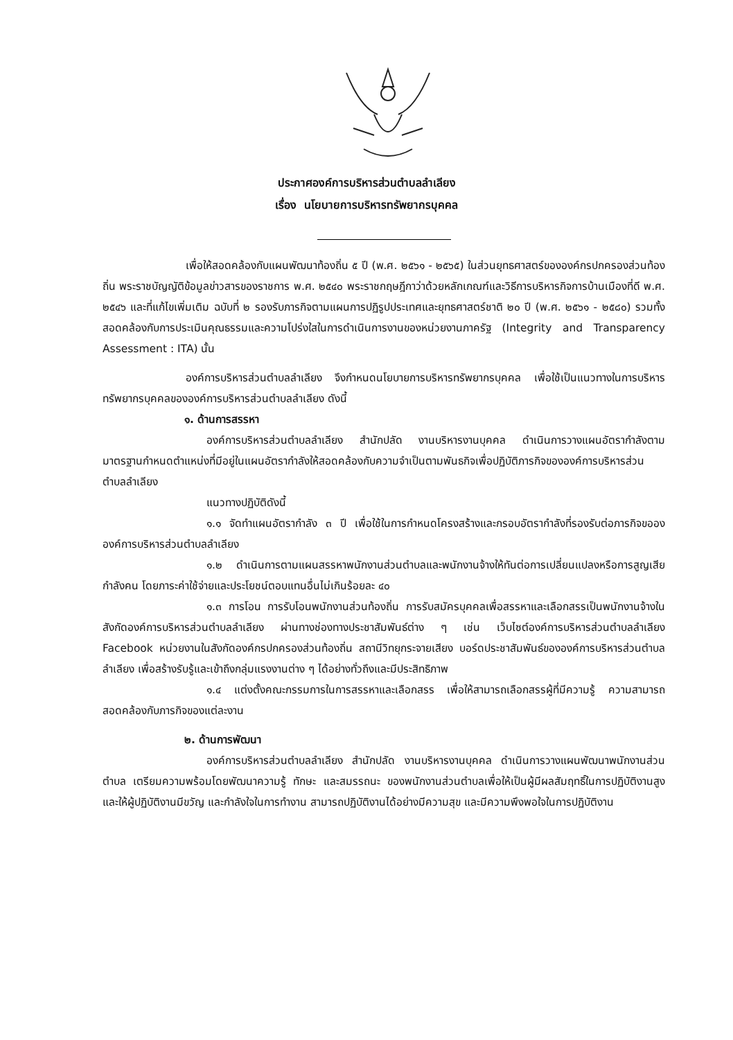ประกาศองค์การบริหารส่วนตำบลลำเลียง
เรื่อง นโยบายการบริหารทรัพยากรบุคคล
เพื่อให้สอดคล้องกับแผนพัฒนาท้องถิ่น ๕ ปี (พ.ศ. ๒๕๖๑ - ๒๕๖๕) ในส่วนยุทธศาสตร์ขององค์กรปกครองส่วนท้องถิ่น พระราชบัญญัติข้อมูลข่าวสารของราชการ พ.ศ. ๒๕๔๐ พระราชกฤษฎีกาว่าด้วยหลักเกณฑ์และวิธีการบริหารกิจการบ้านเมืองที่ดี พ.ศ. ๒๕๔๖ และที่แก้ไขเพิ่มเติม ฉบับที่ ๒ รองรับภารกิจตามแผนการปฏิรูปประเทศและยุทธศาสตร์ชาติ ๒๐ ปี (พ.ศ. ๒๕๖๑ - ๒๕๘๐) รวมทั้งสอดคล้องกับการประเมินคุณธรรมและความโปร่งใสในการดำเนินการงานของหน่วยงานภาครัฐ (Integrity and Transparency Assessment : ITA) นั้น
องค์การบริหารส่วนตำบลลำเลียง จึงกำหนดนโยบายการบริหารทรัพยากรบุคคล เพื่อใช้เป็นแนวทางในการบริหารทรัพยากรบุคคลขององค์การบริหารส่วนตำบลลำเลียง ดังนี้
๑. ด้านการสรรหา
องค์การบริหารส่วนตำบลลำเลียง สำนักปลัด งานบริหารงานบุคคล ดำเนินการวางแผนอัตรากำลังตามมาตรฐานกำหนดตำแหน่งที่มีอยู่ในแผนอัตรากำลังให้สอดคล้องกับความจำเป็นตามพันธกิจเพื่อปฏิบัติภารกิจขององค์การบริหารส่วนตำบลลำเลียง
แนวทางปฏิบัติดังนี้
๑.๑ จัดทำแผนอัตรากำลัง ๓ ปี เพื่อใช้ในการกำหนดโครงสร้างและกรอบอัตรากำลังที่รองรับต่อภารกิจขอององค์การบริหารส่วนตำบลลำเลียง
๑.๒ ดำเนินการตามแผนสรรหาพนักงานส่วนตำบลและพนักงานจ้างให้ทันต่อการเปลี่ยนแปลงหรือการสูญเสียกำลังคน โดยภาระค่าใช้จ่ายและประโยชน์ตอบแทนอื่นไม่เกินร้อยละ ๔๐
๑.๓ การโอน การรับโอนพนักงานส่วนท้องถิ่น การรับสมัครบุคคลเพื่อสรรหาและเลือกสรรเป็นพนักงานจ้างในสังกัดองค์การบริหารส่วนตำบลลำเลียง ผ่านทางช่องทางประชาสัมพันธ์ต่าง ๆ เช่น เว็บไซต์องค์การบริหารส่วนตำบลลำเลียง Facebook หน่วยงานในสังกัดองค์กรปกครองส่วนท้องถิ่น สถานีวิทยุกระจายเสียง บอร์ดประชาสัมพันธ์ขององค์การบริหารส่วนตำบลลำเลียง เพื่อสร้างรับรู้และเข้าถึงกลุ่มแรงงานต่าง ๆ ได้อย่างทั่วถึงและมีประสิทธิภาพ
๑.๔ แต่งตั้งคณะกรรมการในการสรรหาและเลือกสรร เพื่อให้สามารถเลือกสรรผู้ที่มีความรู้ ความสามารถ สอดคล้องกับภารกิจของแต่ละงาน
๒. ด้านการพัฒนา
องค์การบริหารส่วนตำบลลำเลียง สำนักปลัด งานบริหารงานบุคคล ดำเนินการวางแผนพัฒนาพนักงานส่วนตำบล เตรียมความพร้อมโดยพัฒนาความรู้ ทักษะ และสมรรถนะ ของพนักงานส่วนตำบลเพื่อให้เป็นผู้มีผลสัมฤทธิ์ในการปฏิบัติงานสูง และให้ผู้ปฏิบัติงานมีขวัญ และกำลังใจในการทำงาน สามารถปฏิบัติงานได้อย่างมีความสุข และมีความพึงพอใจในการปฏิบัติงาน